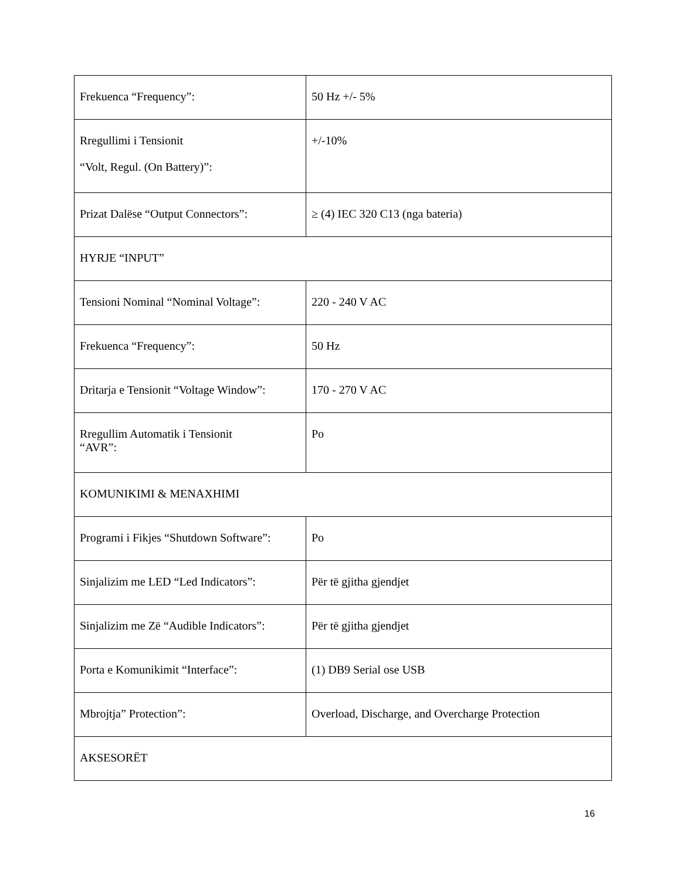| Frekuenca “Frequency”: | 50 Hz +/- 5% |
| Rregullimi i Tensionit “Volt, Regul. (On Battery)”: | +/-10% |
| Prizat Dalëse “Output Connectors”: | ≥ (4) IEC 320 C13 (nga bateria) |
| HYRJE “INPUT” | |
| Tensioni Nominal “Nominal Voltage”: | 220 - 240 V AC |
| Frekuenca “Frequency”: | 50 Hz |
| Dritarja e Tensionit “Voltage Window”: | 170 - 270 V AC |
| Rregullim Automatik i Tensionit “AVR”: | Po |
| KOMUNIKIMI & MENAXHIMI | |
| Programi i Fikjes “Shutdown Software”: | Po |
| Sinjalizim me LED “Led Indicators”: | Për të gjitha gjendjet |
| Sinjalizim me Zë “Audible Indicators”: | Për të gjitha gjendjet |
| Porta e Komunikimit “Interface”: | (1) DB9 Serial ose USB |
| Mbrojtja” Protection”: | Overload, Discharge, and Overcharge Protection |
| AKSESORËT | |
16